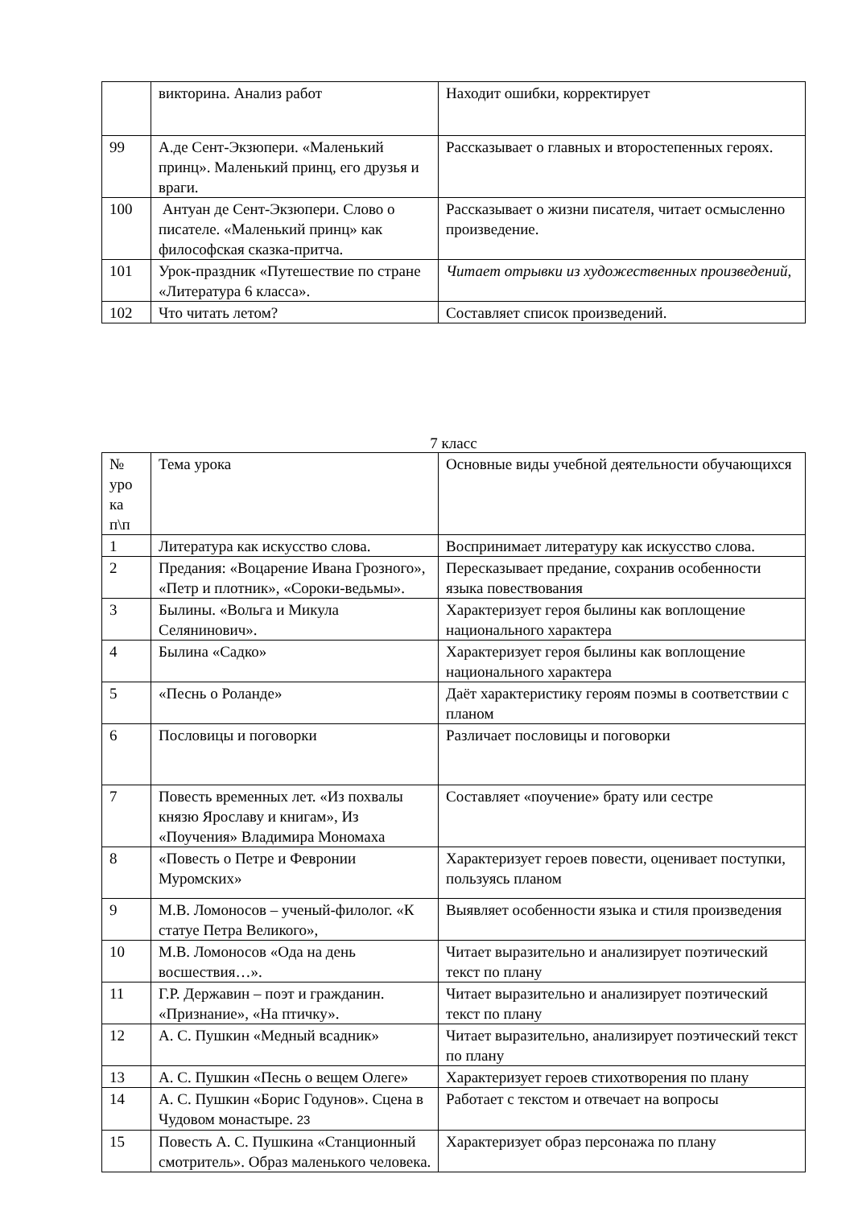| | викторина. Анализ работ | Находит ошибки, корректирует |
| 99 | А.де Сент-Экзюпери. «Маленький принц». Маленький принц, его друзья и враги. | Рассказывает о главных и второстепенных героях. |
| 100 | Антуан де Сент-Экзюпери. Слово о писателе. «Маленький принц» как философская сказка-притча. | Рассказывает о жизни писателя, читает осмысленно произведение. |
| 101 | Урок-праздник «Путешествие по стране «Литература 6 класса». | Читает отрывки из художественных произведений, |
| 102 | Что читать летом? | Составляет список произведений. |
7 класс
| № уро ка п\п | Тема урока | Основные виды учебной деятельности обучающихся |
| 1 | Литература как искусство слова. | Воспринимает литературу как искусство слова. |
| 2 | Предания: «Воцарение Ивана Грозного», «Петр и плотник», «Сороки-ведьмы». | Пересказывает предание, сохранив особенности языка повествования |
| 3 | Былины. «Вольга и Микула Селянинович». | Характеризует героя былины как воплощение национального характера |
| 4 | Былина «Садко» | Характеризует героя былины как воплощение национального характера |
| 5 | «Песнь о Роланде» | Даёт характеристику героям поэмы в соответствии с планом |
| 6 | Пословицы и поговорки | Различает пословицы и поговорки |
| 7 | Повесть временных лет. «Из похвалы князю Ярославу и книгам», Из «Поучения» Владимира Мономаха | Составляет «поучение» брату или сестре |
| 8 | «Повесть о Петре и Февронии Муромских» | Характеризует героев повести, оценивает поступки, пользуясь планом |
| 9 | М.В. Ломоносов – ученый-филолог. «К статуе Петра Великого», | Выявляет особенности языка и стиля произведения |
| 10 | М.В. Ломоносов «Ода на день восшествия…». | Читает выразительно и анализирует поэтический текст по плану |
| 11 | Г.Р. Державин – поэт и гражданин. «Признание», «На птичку». | Читает выразительно и анализирует поэтический текст по плану |
| 12 | А. С. Пушкин «Медный всадник» | Читает выразительно, анализирует поэтический текст по плану |
| 13 | А. С. Пушкин «Песнь о вещем Олеге» | Характеризует героев стихотворения по плану |
| 14 | А. С. Пушкин «Борис Годунов». Сцена в Чудовом монастыре. 23 | Работает с текстом и отвечает на вопросы |
| 15 | Повесть А. С. Пушкина «Станционный смотритель». Образ маленького человека. | Характеризует образ персонажа по плану |